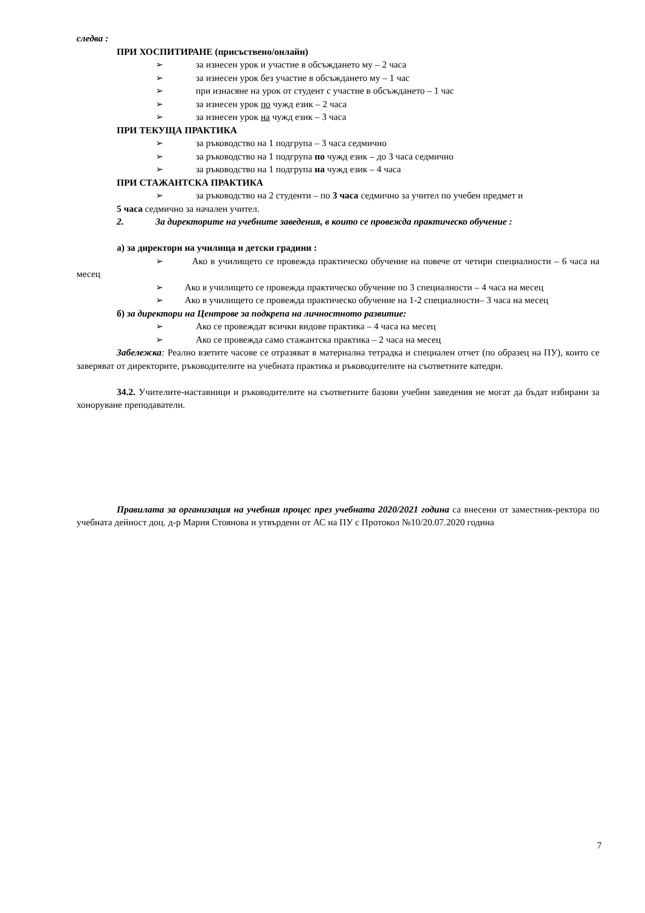следва :
ПРИ ХОСПИТИРАНЕ (присъствено/онлайн)
➢ за изнесен урок и участие в обсъждането му – 2 часа
➢ за изнесен урок без участие в обсъждането му – 1 час
➢ при изнасяне на урок от студент с участие в обсъждането – 1 час
➢ за изнесен урок по чужд език – 2 часа
➢ за изнесен урок на чужд език – 3 часа
ПРИ ТЕКУЩА ПРАКТИКА
➢ за ръководство на 1 подгрупа – 3 часа седмично
➢ за ръководство на 1 подгрупа по чужд език – до 3 часа седмично
➢ за ръководство на 1 подгрупа на чужд език – 4 часа
ПРИ СТАЖАНТСКА ПРАКТИКА
➢ за ръководство на 2 студенти – по 3 часа седмично за учител по учебен предмет и
5 часа седмично за начален учител.
2. За директорите на учебните заведения, в които се провежда практическо обучение :
а) за директори на училища и детски градини :
➢ Ако в училището се провежда практическо обучение на повече от четири специалности – 6 часа на месец
➢ Ако в училището се провежда практическо обучение по 3 специалности – 4 часа на месец
➢ Ако в училището се провежда практическо обучение на 1-2 специалности– 3 часа на месец
б) за директори на Центрове за подкрепа на личностното развитие:
➢ Ако се провеждат всички видове практика – 4 часа на месец
➢ Ако се провежда само стажантска практика – 2 часа на месец
Забележка: Реално взетите часове се отразяват в материална тетрадка и специален отчет (по образец на ПУ), които се заверяват от директорите, ръководителите на учебната практика и ръководителите на съответните катедри.
34.2. Учителите-наставници и ръководителите на съответните базови учебни заведения не могат да бъдат избирани за хоноруване преподаватели.
Правилата за организация на учебния процес през учебната 2020/2021 година са внесени от заместник-ректора по учебната дейност доц. д-р Мария Стоянова и утвърдени от АС на ПУ с Протокол №10/20.07.2020 година
7